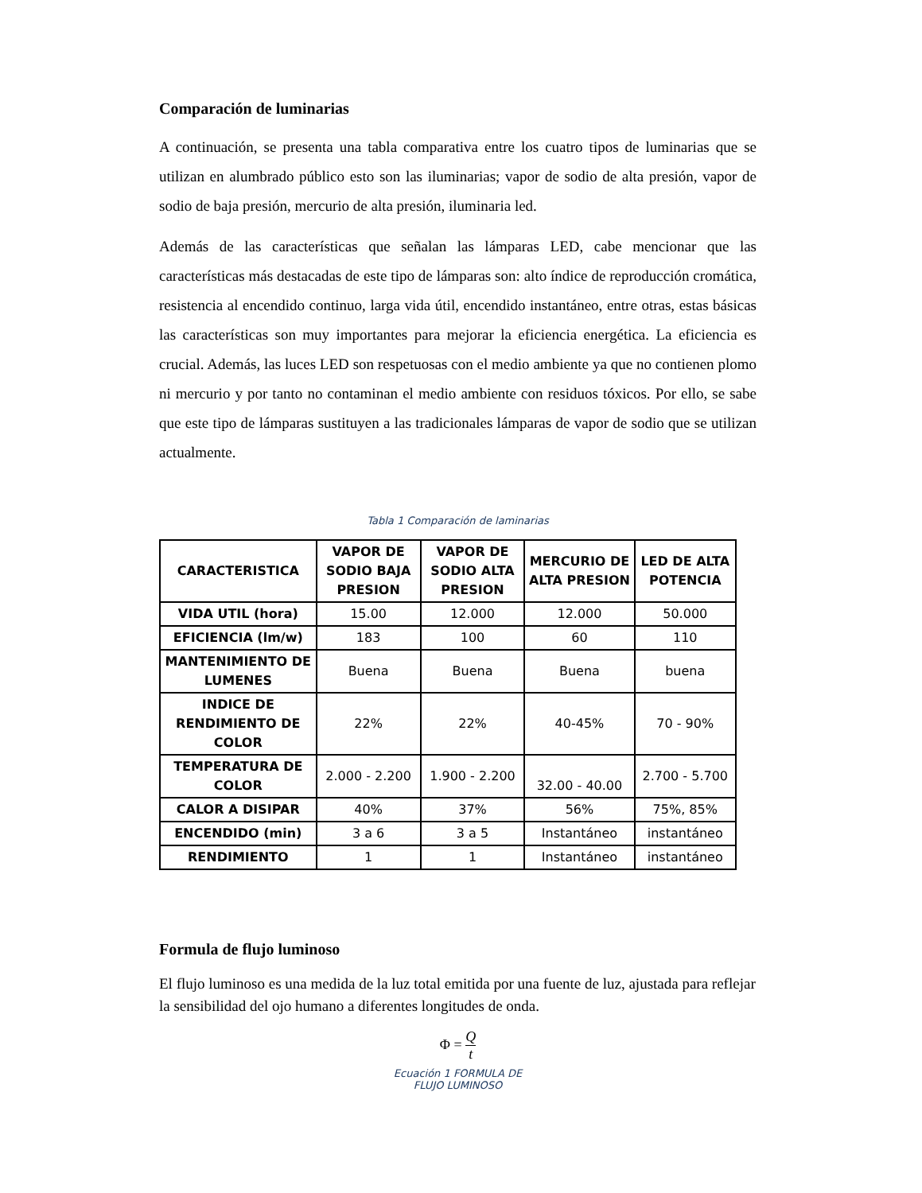Comparación de luminarias
A continuación, se presenta una tabla comparativa entre los cuatro tipos de luminarias que se utilizan en alumbrado público esto son las iluminarias; vapor de sodio de alta presión, vapor de sodio de baja presión, mercurio de alta presión, iluminaria led.
Además de las características que señalan las lámparas LED, cabe mencionar que las características más destacadas de este tipo de lámparas son: alto índice de reproducción cromática, resistencia al encendido continuo, larga vida útil, encendido instantáneo, entre otras, estas básicas las características son muy importantes para mejorar la eficiencia energética. La eficiencia es crucial. Además, las luces LED son respetuosas con el medio ambiente ya que no contienen plomo ni mercurio y por tanto no contaminan el medio ambiente con residuos tóxicos. Por ello, se sabe que este tipo de lámparas sustituyen a las tradicionales lámparas de vapor de sodio que se utilizan actualmente.
Tabla 1 Comparación de laminarias
| CARACTERISTICA | VAPOR DE SODIO BAJA PRESION | VAPOR DE SODIO ALTA PRESION | MERCURIO DE ALTA PRESION | LED DE ALTA POTENCIA |
| --- | --- | --- | --- | --- |
| VIDA UTIL (hora) | 15.00 | 12.000 | 12.000 | 50.000 |
| EFICIENCIA (lm/w) | 183 | 100 | 60 | 110 |
| MANTENIMIENTO DE LUMENES | Buena | Buena | Buena | buena |
| INDICE DE RENDIMIENTO DE COLOR | 22% | 22% | 40-45% | 70 - 90% |
| TEMPERATURA DE COLOR | 2.000 - 2.200 | 1.900 - 2.200 | 32.00 - 40.00 | 2.700 - 5.700 |
| CALOR A DISIPAR | 40% | 37% | 56% | 75%, 85% |
| ENCENDIDO (min) | 3 a 6 | 3 a 5 | Instantáneo | instantáneo |
| RENDIMIENTO | 1 | 1 | Instantáneo | instantáneo |
Formula de flujo luminoso
El flujo luminoso es una medida de la luz total emitida por una fuente de luz, ajustada para reflejar la sensibilidad del ojo humano a diferentes longitudes de onda.
Φ = Q t
Ecuación 1 FORMULA DE
FLUJO LUMINOSO